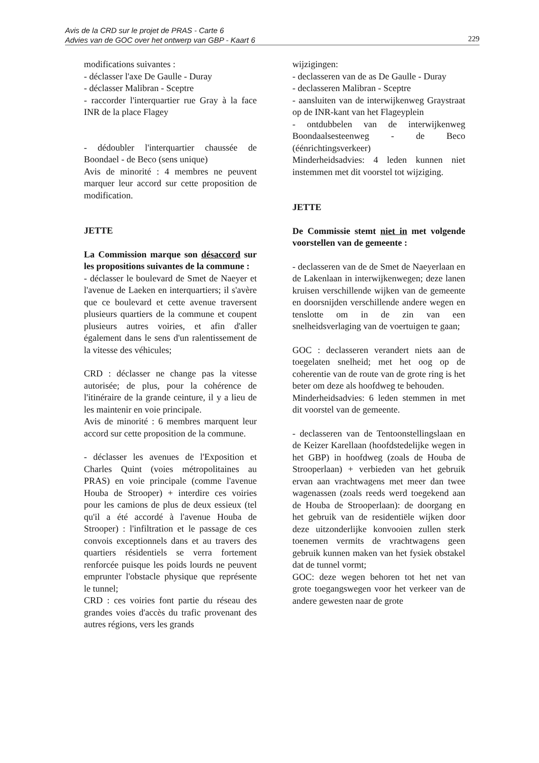Avis de la CRD sur le projet de PRAS - Carte 6
Advies van de GOC over het ontwerp van GBP - Kaart 6
229
modifications suivantes :
- déclasser l'axe De Gaulle - Duray
- déclasser Malibran - Sceptre
- raccorder l'interquartier rue Gray à la face INR de la place Flagey
- dédoubler l'interquartier chaussée de Boondael - de Beco (sens unique)
Avis de minorité : 4 membres ne peuvent marquer leur accord sur cette proposition de modification.
JETTE
La Commission marque son désaccord sur les propositions suivantes de la commune :
- déclasser le boulevard de Smet de Naeyer et l'avenue de Laeken en interquartiers; il s'avère que ce boulevard et cette avenue traversent plusieurs quartiers de la commune et coupent plusieurs autres voiries, et afin d'aller également dans le sens d'un ralentissement de la vitesse des véhicules;
CRD : déclasser ne change pas la vitesse autorisée; de plus, pour la cohérence de l'itinéraire de la grande ceinture, il y a lieu de les maintenir en voie principale.
Avis de minorité : 6 membres marquent leur accord sur cette proposition de la commune.
- déclasser les avenues de l'Exposition et Charles Quint (voies métropolitaines au PRAS) en voie principale (comme l'avenue Houba de Strooper) + interdire ces voiries pour les camions de plus de deux essieux (tel qu'il a été accordé à l'avenue Houba de Strooper) : l'infiltration et le passage de ces convois exceptionnels dans et au travers des quartiers résidentiels se verra fortement renforcée puisque les poids lourds ne peuvent emprunter l'obstacle physique que représente le tunnel;
CRD : ces voiries font partie du réseau des grandes voies d'accès du trafic provenant des autres régions, vers les grands
wijzigingen:
- declasseren van de as De Gaulle - Duray
- declasseren Malibran - Sceptre
- aansluiten van de interwijkenweg Graystraat op de INR-kant van het Flageyplein
- ontdubbelen van de interwijkenweg Boondaalsesteenweg - de Beco (éénrichtingsverkeer)
Minderheidsadvies: 4 leden kunnen niet instemmen met dit voorstel tot wijziging.
JETTE
De Commissie stemt niet in met volgende voorstellen van de gemeente :
- declasseren van de de Smet de Naeyerlaan en de Lakenlaan in interwijkenwegen; deze lanen kruisen verschillende wijken van de gemeente en doorsnijden verschillende andere wegen en tenslotte om in de zin van een snelheidsverlaging van de voertuigen te gaan;
GOC : declasseren verandert niets aan de toegelaten snelheid; met het oog op de coherentie van de route van de grote ring is het beter om deze als hoofdweg te behouden.
Minderheidsadvies: 6 leden stemmen in met dit voorstel van de gemeente.
- declasseren van de Tentoonstellingslaan en de Keizer Karellaan (hoofdstedelijke wegen in het GBP) in hoofdweg (zoals de Houba de Strooperlaan) + verbieden van het gebruik ervan aan vrachtwagens met meer dan twee wagenassen (zoals reeds werd toegekend aan de Houba de Strooperlaan): de doorgang en het gebruik van de residentiële wijken door deze uitzonderlijke konvooien zullen sterk toenemen vermits de vrachtwagens geen gebruik kunnen maken van het fysiek obstakel dat de tunnel vormt;
GOC: deze wegen behoren tot het net van grote toegangswegen voor het verkeer van de andere gewesten naar de grote